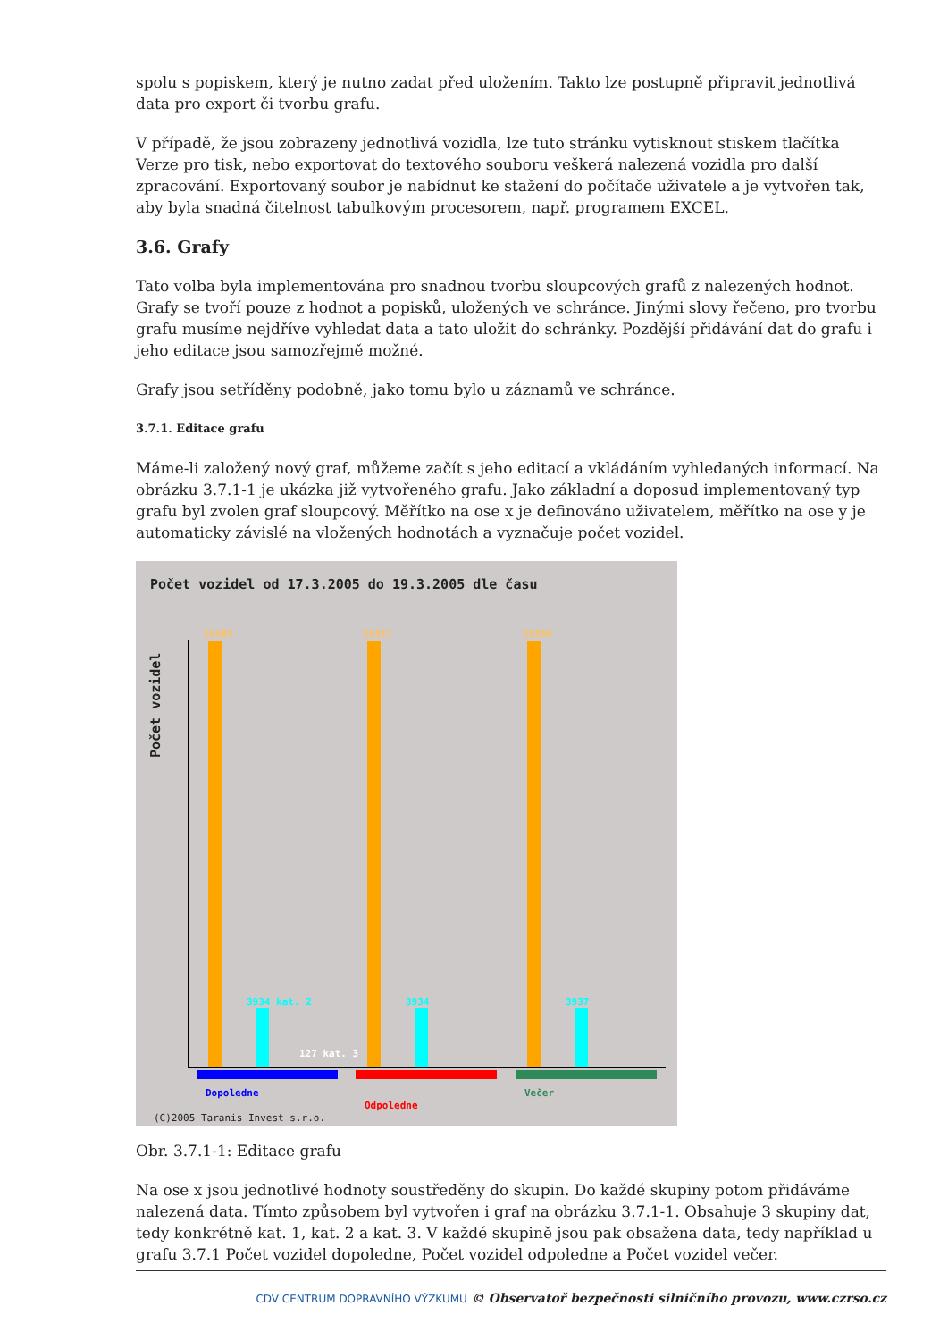spolu s popiskem, který je nutno zadat před uložením. Takto lze postupně připravit jednotlivá data pro export či tvorbu grafu.
V případě, že jsou zobrazeny jednotlivá vozidla, lze tuto stránku vytisknout stiskem tlačítka Verze pro tisk, nebo exportovat do textového souboru veškerá nalezená vozidla pro další zpracování. Exportovaný soubor je nabídnut ke stažení do počítače uživatele a je vytvořen tak, aby byla snadná čitelnost tabulkovým procesorem, např. programem EXCEL.
3.6. Grafy
Tato volba byla implementována pro snadnou tvorbu sloupcových grafů z nalezených hodnot. Grafy se tvoří pouze z hodnot a popisků, uložených ve schránce. Jinými slovy řečeno, pro tvorbu grafu musíme nejdříve vyhledat data a tato uložit do schránky. Pozdější přidávání dat do grafu i jeho editace jsou samozřejmě možné.
Grafy jsou setříděny podobně, jako tomu bylo u záznamů ve schránce.
3.7.1. Editace grafu
Máme-li založený nový graf, můžeme začít s jeho editací a vkládáním vyhledaných informací. Na obrázku 3.7.1-1 je ukázka již vytvořeného grafu. Jako základní a doposud implementovaný typ grafu byl zvolen graf sloupcový. Měřítko na ose x je definováno uživatelem, měřítko na ose y je automaticky závislé na vložených hodnotách a vyznačuje počet vozidel.
Počet vozidel od 17.3.2005 do 19.3.2005 dle času
Počet vozidel
Dopoledne
Odpoledne
Večer
(C)2005 Taranis Invest s.r.o.
28485 28517 28550
3934 kat. 2
127 kat. 3
3934 3937
Obr. 3.7.1-1: Editace grafu
Na ose x jsou jednotlivé hodnoty soustředěny do skupin. Do každé skupiny potom přidáváme nalezená data. Tímto způsobem byl vytvořen i graf na obrázku 3.7.1-1. Obsahuje 3 skupiny dat, tedy konkrétně kat. 1, kat. 2 a kat. 3. V každé skupině jsou pak obsažena data, tedy například u grafu 3.7.1 Počet vozidel dopoledne, Počet vozidel odpoledne a Počet vozidel večer.
CDV CENTRUM DOPRAVNÍHO VÝZKUMU © Observatoř bezpečnosti silničního provozu, www.czrso.cz